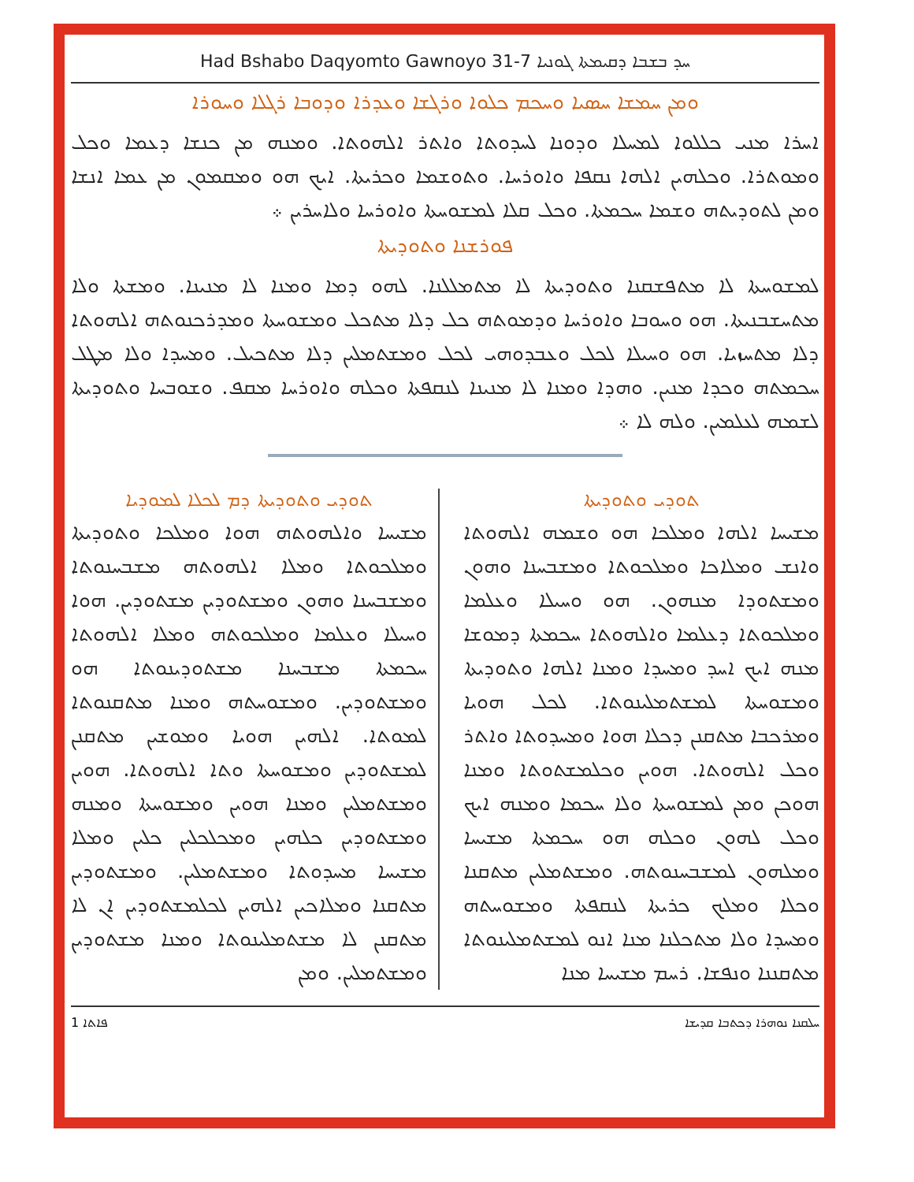Had Bshabo Daqyomto Gawnoyo 31-7 ܚܕ ܒܫܒܐ ܕܩܝܡܬܐ ܓܘܢܝܐ
ܘܡܢ ܚܡܫܐ ܚܣܝܐ ܘܚܟܡ ܟܠܘܐ ܘܪܓܫܐ ܘܥܕܪܐ ܘܕܘܒܐ ܪܓܠܐ ܘܚܘܪܐ
ܐܚܪܐ ܡܢܝ ܟܠܠܘܐ ܠܡܚܠܐ ܘܕܘܢܐ ܠܚܕܘܬܐ ܘܐܬܪ ܐܠܗܘܬܐ. ܘܡܢܗ ܡܢ ܟܢܫܐ ܕܥܡܐ ܘܟܠ ܘܡܘܬܪܐ. ܘܟܠܗܝܢ ܐܠܗܐ ܢܩܦܐ ܘܐܘܪܚܐ. ܘܬܘܫܡܐ ܘܟܪܝܬܐ. ܐܝܟ ܗܘ ܘܡܩܡܘܢ ܡܢ ܥܡܐ ܐܢܫܐ ܘܡܢ ܠܬܘܕܝܬܗ ܘܫܡܐ ܚܟܡܬܐ. ܘܟܠ ܩܠܐ ܠܡܫܘܚܬܐ ܘܐܘܪܚܐ ܘܠܐܚܪܝܢ ܀
ܦܘܪܫܢܐ ܘܬܘܕܝܬܐ
ܠܡܫܘܚܬܐ ܠܐ ܡܬܦܫܩܢܐ ܘܬܘܕܝܬܐ ܠܐ ܡܬܡܠܠܢܐ. ܠܗܘ ܕܡܐ ܘܡܢܐ ܠܐ ܡܢܝܢܐ. ܘܡܫܬܐ ܘܠܐ ܡܬܚܫܒܢܝܬܐ. ܗܘ ܘܚܘܒܐ ܘܐܘܪܚܐ ܘܕܡܘܬܗ ܟܠ ܕܠܐ ܡܬܟܠ ܘܡܫܘܚܬܐ ܘܡܕܪܟܢܘܬܗ ܐܠܗܘܬܐ ܕܠܐ ܡܬܚܙܝܐ. ܗܘ ܘܚܝܠܐ ܠܟܠ ܘܥܒܕܘܗܝ ܠܟܠ ܘܡܫܬܡܠܝܢ ܕܠܐ ܡܬܟܝܠ. ܘܡܚܕܐ ܘܠܐ ܡܛܠ ܚܟܡܬܗ ܘܟܕܐ ܡܢܝܢ. ܘܗܕܐ ܘܡܢܐ ܠܐ ܡܢܝܢܐ ܠܢܩܦܬܐ ܘܟܠܗ ܘܐܘܪܚܐ ܡܩܦ. ܘܫܘܒܚܐ ܘܬܘܕܝܬܐ ܠܫܡܗ ܠܥܠܡܝܢ. ܘܠܗ ܠܐ ܀
ܬܘܕܝ ܘܬܘܕܝܬܐ
ܡܫܝܚܐ ܐܠܗܐ ܘܡܠܟܐ ܗܘ ܘܫܡܗ ܐܠܗܘܬܐ ܘܐܢܫ ܘܡܠܐܟܐ ܘܡܠܟܘܬܐ ܘܡܫܒܚܢܐ ܘܗܘܢ ܘܡܫܬܘܕܐ ܡܢܗܘܢ. ܗܘ ܘܚܝܠܐ ܘܥܠܡܐ ܘܡܠܟܘܬܐ ܕܥܠܡܐ ܘܐܠܗܘܬܐ ܚܟܡܬܐ ܕܡܘܫܐ ܡܢܗ ܐܝܟ ܐܚܕ ܘܡܚܕܐ ܘܡܢܐ ܐܠܗܐ ܘܬܘܕܝܬܐ ܘܡܫܘܚܬܐ ܠܡܫܬܡܠܝܢܘܬܐ. ܠܟܠ ܗܘܝܐ ܘܡܪܟܒܐ ܡܬܩܢܢ ܕܟܠܐ ܗܘܐ ܘܡܚܕܘܬܐ ܘܐܬܪ ܘܟܠ ܐܠܗܘܬܐ. ܗܘܝܢ ܘܟܠܡܫܬܘܬܐ ܘܡܢܐ ܗܘܟܢ ܘܡܢ ܠܡܫܘܚܬܐ ܘܠܐ ܚܟܡܐ ܘܡܢܗ ܐܝܟ ܘܟܠ ܠܗܘܢ ܘܟܠܗ ܗܘ ܚܟܡܬܐ ܡܫܝܚܐ ܘܡܠܗܘܢ ܠܡܫܒܚܢܘܬܗ. ܘܡܫܬܡܠܝܢ ܡܬܩܢܐ ܘܟܠܐ ܘܡܠܟ ܟܪܝܬܐ ܠܢܩܦܬܐ ܘܡܫܘܚܬܗ ܘܡܚܕܐ ܘܠܐ ܡܬܟܠܢܐ ܡܢܐ ܐܢܘ ܠܡܫܬܡܠܝܢܘܬܐ ܡܬܩܢܢܐ ܘܢܦܫܐ. ܪܚܡ ܡܫܝܚܐ ܡܢܐ
ܬܘܕܝ ܘܬܘܕܝܬܐ ܕܡ ܠܟܠܐ ܠܡܘܕܝܐ
ܡܫܝܚܐ ܘܐܠܗܘܬܗ ܗܘܐ ܘܡܠܟܐ ܘܬܘܕܝܬܐ ܘܡܠܟܘܬܐ ܘܡܠܐ ܐܠܗܘܬܗ ܡܫܒܚܢܘܬܐ ܘܡܫܒܚܢܐ ܘܗܘܢ ܘܡܫܬܘܕܝܢ ܡܫܬܘܕܝܢ. ܗܘܐ ܘܚܝܠܐ ܘܥܠܡܐ ܘܡܠܟܘܬܗ ܘܡܠܐ ܐܠܗܘܬܐ ܚܟܡܬܐ ܡܫܒܚܢܐ ܡܫܬܘܕܝܢܘܬܐ ܗܘ ܘܡܫܬܘܕܝܢ. ܘܡܫܘܚܬܗ ܘܡܢܐ ܡܬܩܢܘܬܐ ܠܡܘܬܐ. ܐܠܗܝܢ ܗܘܝܐ ܘܡܘܫܝܢ ܡܬܩܢܢ ܠܡܫܬܘܕܝܢ ܘܡܫܘܚܬܐ ܘܬܐ ܐܠܗܘܬܐ. ܗܘܝܢ ܘܡܫܬܡܠܝܢ ܘܡܢܐ ܗܘܝܢ ܘܡܫܘܚܬܐ ܘܡܢܗ ܘܡܫܬܘܕܝܢ ܟܠܗܝܢ ܘܡܟܠܟܠܝܢ ܟܠܝܢ ܘܡܠܐ ܡܫܝܚܐ ܡܚܕܘܬܐ ܘܡܫܬܡܠܝܢ. ܘܡܫܬܘܕܝܢ ܡܬܩܢܐ ܘܡܠܐܟܝܢ ܐܠܗܝܢ ܠܟܠܡܫܬܘܕܝܢ ܐܢ ܠܐ ܡܬܩܢܢ ܠܐ ܡܫܬܡܠܝܢܘܬܐ ܘܡܢܐ ܡܫܬܘܕܝܢ ܘܡܫܬܡܠܝܢ. ܘܡܢ
1 ܦܐܬܐ ܚܠܩܢܐ ܢܘܗܪܐ ܕܟܬܒܐ ܩܕܝܫܐ